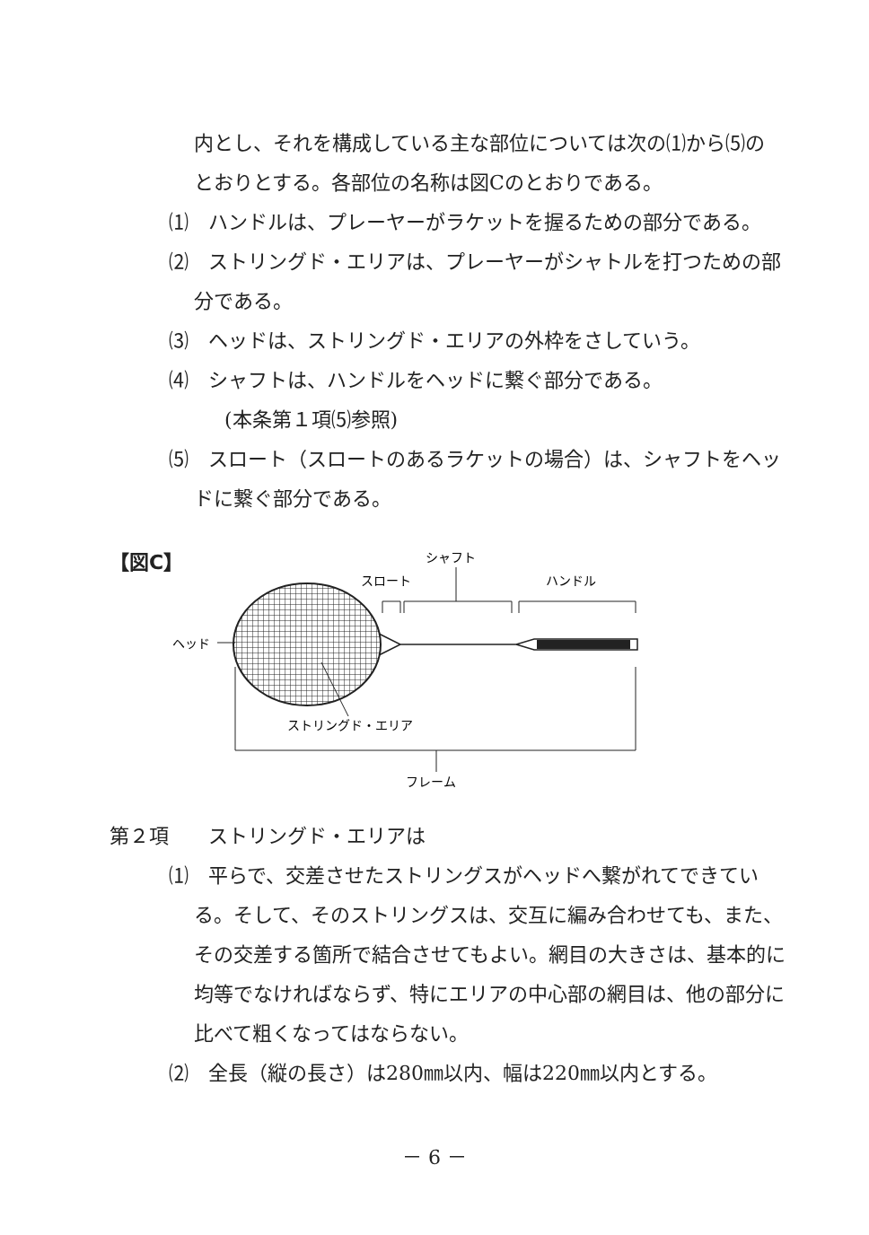内とし、それを構成している主な部位については次の⑴から⑸のとおりとする。各部位の名称は図Cのとおりである。
⑴　ハンドルは、プレーヤーがラケットを握るための部分である。
⑵　ストリングド・エリアは、プレーヤーがシャトルを打つための部分である。
⑶　ヘッドは、ストリングド・エリアの外枠をさしていう。
⑷　シャフトは、ハンドルをヘッドに繋ぐ部分である。
(本条第１項⑸参照)
⑸　スロート（スロートのあるラケットの場合）は、シャフトをヘッドに繋ぐ部分である。
【図C】
シャフト
スロート
ハンドル
ヘッド
ストリングド・エリア
フレーム
第２項　　ストリングド・エリアは
⑴　平らで、交差させたストリングスがヘッドへ繋がれてできている。そして、そのストリングスは、交互に編み合わせても、また、その交差する箇所で結合させてもよい。網目の大きさは、基本的に均等でなければならず、特にエリアの中心部の網目は、他の部分に比べて粗くなってはならない。
⑵　全長（縦の長さ）は280㎜以内、幅は220㎜以内とする。
－ 6 －